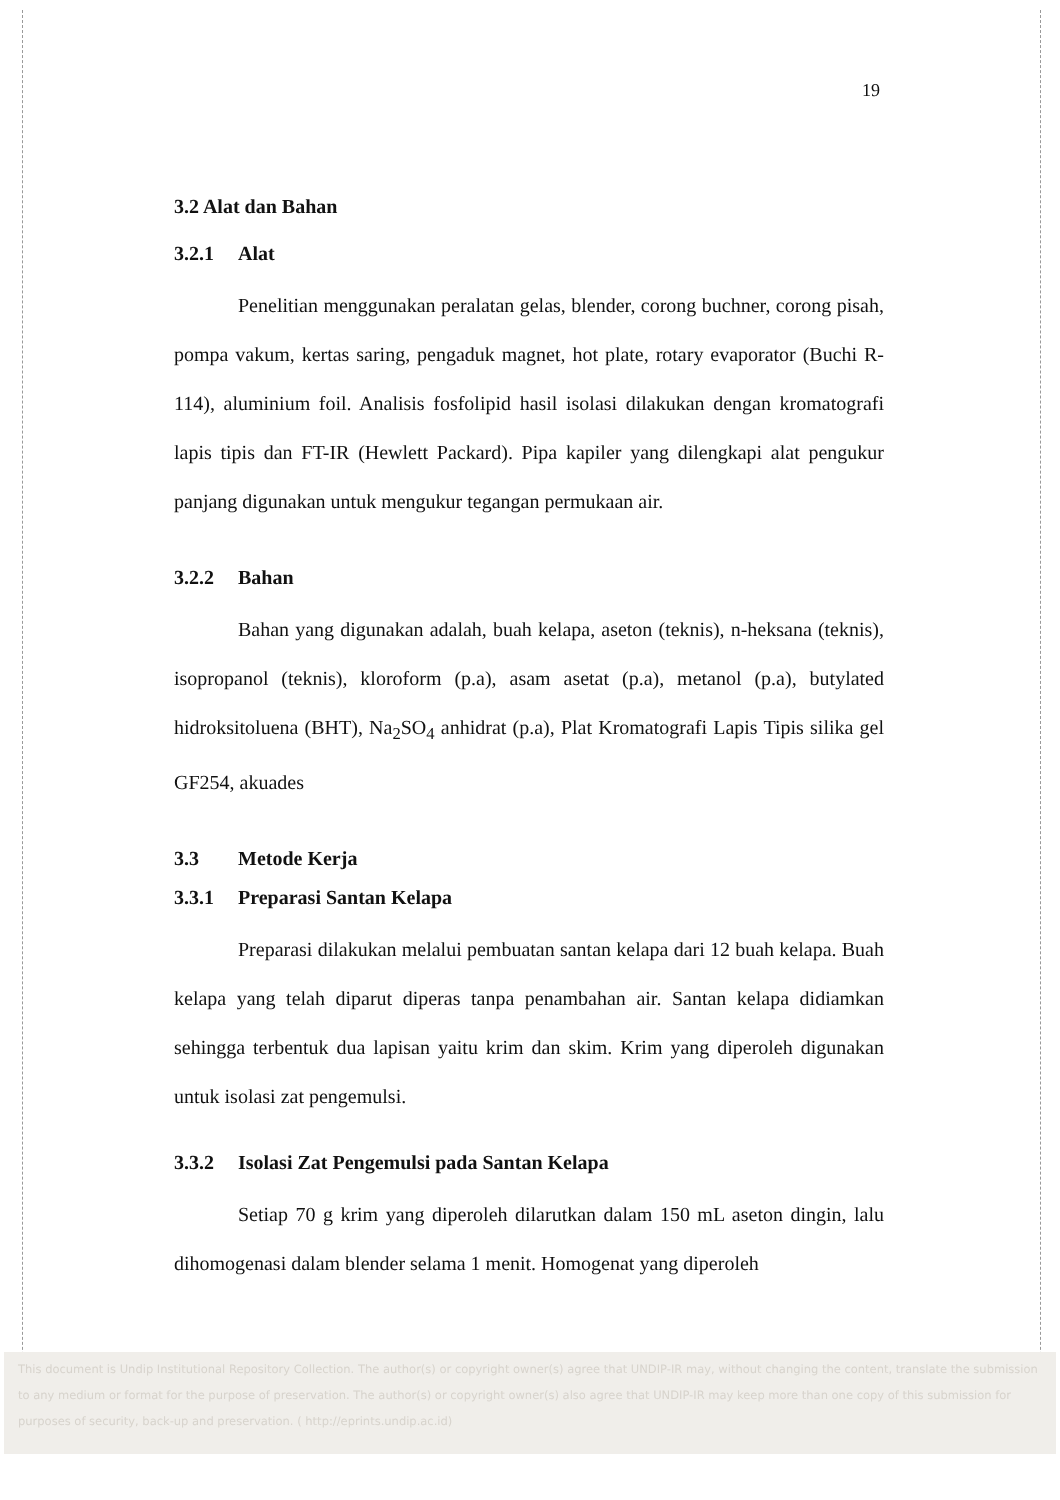19
3.2 Alat dan Bahan
3.2.1 Alat
Penelitian menggunakan peralatan gelas, blender, corong buchner, corong pisah, pompa vakum, kertas saring, pengaduk magnet, hot plate, rotary evaporator (Buchi R-114), aluminium foil. Analisis fosfolipid hasil isolasi dilakukan dengan kromatografi lapis tipis dan FT-IR (Hewlett Packard). Pipa kapiler yang dilengkapi alat pengukur panjang digunakan untuk mengukur tegangan permukaan air.
3.2.2 Bahan
Bahan yang digunakan adalah, buah kelapa, aseton (teknis), n-heksana (teknis), isopropanol (teknis), kloroform (p.a), asam asetat (p.a), metanol (p.a), butylated hidroksitoluena (BHT), Na<sub>2</sub>SO<sub>4</sub> anhidrat (p.a), Plat Kromatografi Lapis Tipis silika gel GF254, akuades
3.3 Metode Kerja
3.3.1 Preparasi Santan Kelapa
Preparasi dilakukan melalui pembuatan santan kelapa dari 12 buah kelapa. Buah kelapa yang telah diparut diperas tanpa penambahan air. Santan kelapa didiamkan sehingga terbentuk dua lapisan yaitu krim dan skim. Krim yang diperoleh digunakan untuk isolasi zat pengemulsi.
3.3.2 Isolasi Zat Pengemulsi pada Santan Kelapa
Setiap 70 g krim yang diperoleh dilarutkan dalam 150 mL aseton dingin, lalu dihomogenasi dalam blender selama 1 menit. Homogenat yang diperoleh
This document is Undip Institutional Repository Collection. The author(s) or copyright owner(s) agree that UNDIP-IR may, without changing the content, translate the submission to any medium or format for the purpose of preservation. The author(s) or copyright owner(s) also agree that UNDIP-IR may keep more than one copy of this submission for purposes of security, back-up and preservation. ( http://eprints.undip.ac.id)